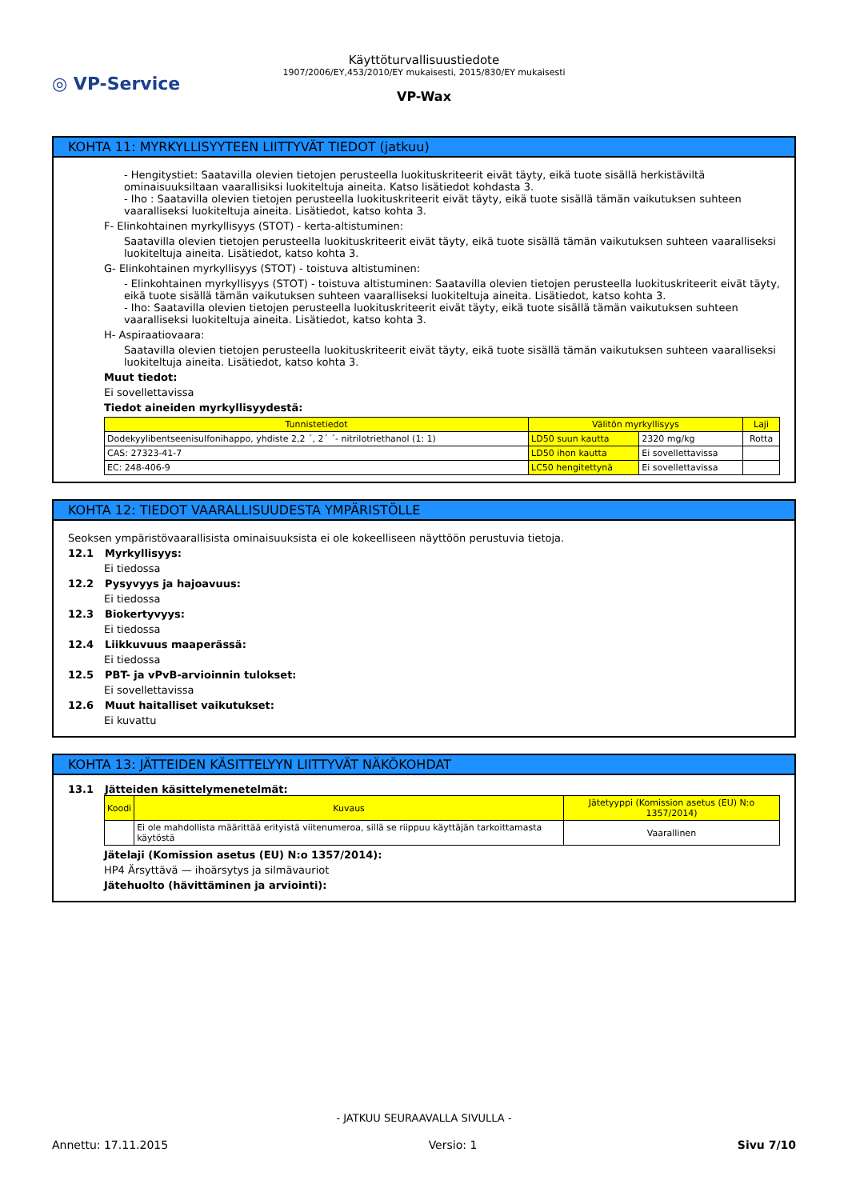◎ VP-Service
Käyttöturvallisuustiedote
1907/2006/EY,453/2010/EY mukaisesti, 2015/830/EY mukaisesti
VP-Wax
KOHTA 11: MYRKYLLISYYTEEN LIITTYVÄT TIEDOT (jatkuu)
- Hengitystiet: Saatavilla olevien tietojen perusteella luokituskriteerit eivät täyty, eikä tuote sisällä herkistäviltä ominaisuuksiltaan vaarallisiksi luokiteltuja aineita. Katso lisätiedot kohdasta 3.
- Iho : Saatavilla olevien tietojen perusteella luokituskriteerit eivät täyty, eikä tuote sisällä tämän vaikutuksen suhteen vaaralliseksi luokiteltuja aineita. Lisätiedot, katso kohta 3.
F- Elinkohtainen myrkyllisyys (STOT) - kerta-altistuminen:
Saatavilla olevien tietojen perusteella luokituskriteerit eivät täyty, eikä tuote sisällä tämän vaikutuksen suhteen vaaralliseksi luokiteltuja aineita. Lisätiedot, katso kohta 3.
G- Elinkohtainen myrkyllisyys (STOT) - toistuva altistuminen:
- Elinkohtainen myrkyllisyys (STOT) - toistuva altistuminen: Saatavilla olevien tietojen perusteella luokituskriteerit eivät täyty, eikä tuote sisällä tämän vaikutuksen suhteen vaaralliseksi luokiteltuja aineita. Lisätiedot, katso kohta 3.
- Iho: Saatavilla olevien tietojen perusteella luokituskriteerit eivät täyty, eikä tuote sisällä tämän vaikutuksen suhteen vaaralliseksi luokiteltuja aineita. Lisätiedot, katso kohta 3.
H- Aspiraatiovaara:
Saatavilla olevien tietojen perusteella luokituskriteerit eivät täyty, eikä tuote sisällä tämän vaikutuksen suhteen vaaralliseksi luokiteltuja aineita. Lisätiedot, katso kohta 3.
Muut tiedot:
Ei sovellettavissa
Tiedot aineiden myrkyllisyydestä:
| Tunnistetiedot | Välitön myrkyllisyys | | Laji |
| --- | --- | --- | --- |
| Dodekyylibentseenisulfonihappo, yhdiste 2,2 ´, 2´ ´- nitrilotriethanol (1: 1) | LD50 suun kautta | 2320 mg/kg | Rotta |
| CAS: 27323-41-7 | LD50 ihon kautta | Ei sovellettavissa | |
| EC: 248-406-9 | LC50 hengitettynä | Ei sovellettavissa | |
KOHTA 12: TIEDOT VAARALLISUUDESTA YMPÄRISTÖLLE
Seoksen ympäristövaarallisista ominaisuuksista ei ole kokeelliseen näyttöön perustuvia tietoja.
12.1 Myrkyllisyys:
Ei tiedossa
12.2 Pysyvyys ja hajoavuus:
Ei tiedossa
12.3 Biokertyvyys:
Ei tiedossa
12.4 Liikkuvuus maaperässä:
Ei tiedossa
12.5 PBT- ja vPvB-arvioinnin tulokset:
Ei sovellettavissa
12.6 Muut haitalliset vaikutukset:
Ei kuvattu
KOHTA 13: JÄTTEIDEN KÄSITTELYYN LIITTYVÄT NÄKÖKOHDAT
13.1 Jätteiden käsittelymenetelmät:
| Koodi | Kuvaus | Jätetyyppi (Komission asetus (EU) N:o 1357/2014) |
| --- | --- | --- |
| | Ei ole mahdollista määrittää erityistä viitenumeroa, sillä se riippuu käyttäjän tarkoittamasta käytöstä | Vaarallinen |
Jätelaji (Komission asetus (EU) N:o 1357/2014):
HP4 Ärsyttävä — ihoärsytys ja silmävauriot
Jätehuolto (hävittäminen ja arviointi):
- JATKUU SEURAAVALLA SIVULLA -
Annettu: 17.11.2015 Versio: 1 Sivu 7/10